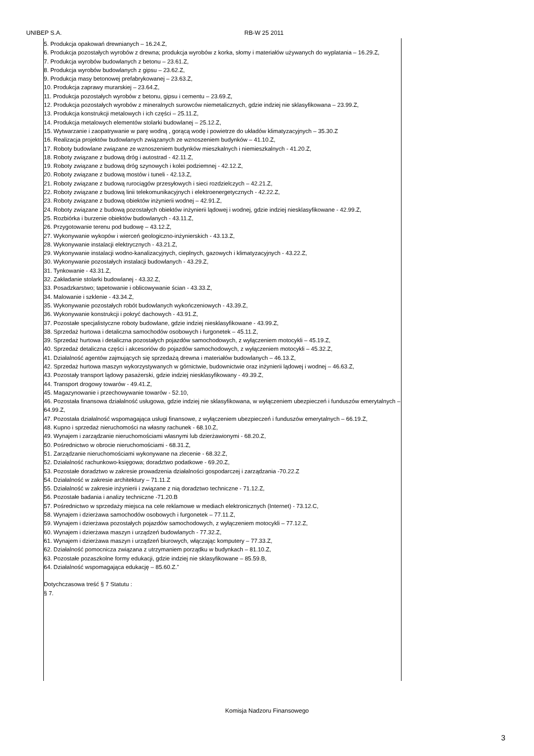UNIBEP S.A. RB-W 25 2011
5. Produkcja opakowań drewnianych – 16.24.Z,
6. Produkcja pozostałych wyrobów z drewna; produkcja wyrobów z korka, słomy i materiałów używanych do wyplatania – 16.29.Z,
7. Produkcja wyrobów budowlanych z betonu – 23.61.Z,
8. Produkcja wyrobów budowlanych z gipsu – 23.62.Z,
9. Produkcja masy betonowej prefabrykowanej – 23.63.Z,
10. Produkcja zaprawy murarskiej – 23.64.Z,
11. Produkcja pozostałych wyrobów z betonu, gipsu i cementu – 23.69.Z,
12. Produkcja pozostałych wyrobów z mineralnych surowców niemetalicznych, gdzie indziej nie sklasyfikowana – 23.99.Z,
13. Produkcja konstrukcji metalowych i ich części – 25.11.Z,
14. Produkcja metalowych elementów stolarki budowlanej – 25.12.Z,
15. Wytwarzanie i zaopatrywanie w parę wodną , gorącą wodę i powietrze do układów klimatyzacyjnych – 35.30.Z
16. Realizacja projektów budowlanych związanych ze wznoszeniem budynków – 41.10.Z,
17. Roboty budowlane związane ze wznoszeniem budynków mieszkalnych i niemieszkalnych - 41.20.Z,
18. Roboty związane z budową dróg i autostrad - 42.11.Z,
19. Roboty związane z budową dróg szynowych i kolei podziemnej - 42.12.Z,
20. Roboty związane z budową mostów i tuneli - 42.13.Z,
21. Roboty związane z budową rurociągów przesyłowych i sieci rozdzielczych – 42.21.Z,
22. Roboty związane z budową linii telekomunikacyjnych i elektroenergetycznych - 42.22.Z,
23. Roboty związane z budową obiektów inżynierii wodnej – 42.91.Z,
24. Roboty związane z budową pozostałych obiektów inżynierii lądowej i wodnej, gdzie indziej niesklasyfikowane - 42.99.Z,
25. Rozbiórka i burzenie obiektów budowlanych - 43.11.Z,
26. Przygotowanie terenu pod budowę – 43.12.Z,
27. Wykonywanie wykopów i wierceń geologiczno-inżynierskich - 43.13.Z,
28. Wykonywanie instalacji elektrycznych - 43.21.Z,
29. Wykonywanie instalacji wodno-kanalizacyjnych, cieplnych, gazowych i klimatyzacyjnych - 43.22.Z,
30. Wykonywanie pozostałych instalacji budowlanych - 43.29.Z,
31. Tynkowanie - 43.31.Z,
32. Zakładanie stolarki budowlanej - 43.32.Z,
33. Posadzkarstwo; tapetowanie i oblicowywanie ścian - 43.33.Z,
34. Malowanie i szklenie - 43.34.Z,
35. Wykonywanie pozostałych robót budowlanych wykończeniowych - 43.39.Z,
36. Wykonywanie konstrukcji i pokryć dachowych - 43.91.Z,
37. Pozostałe specjalistyczne roboty budowlane, gdzie indziej niesklasyfikowane - 43.99.Z,
38. Sprzedaż hurtowa i detaliczna samochodów osobowych i furgonetek – 45.11.Z,
39. Sprzedaż hurtowa i detaliczna pozostałych pojazdów samochodowych, z wyłączeniem motocykli – 45.19.Z,
40. Sprzedaż detaliczna części i akcesoriów do pojazdów samochodowych, z wyłączeniem motocykli – 45.32.Z,
41. Działalność agentów zajmujących się sprzedażą drewna i materiałów budowlanych – 46.13.Z,
42. Sprzedaż hurtowa maszyn wykorzystywanych w górnictwie, budownictwie oraz inżynierii lądowej i wodnej – 46.63.Z,
43. Pozostały transport lądowy pasażerski, gdzie indziej niesklasyfikowany - 49.39.Z,
44. Transport drogowy towarów - 49.41.Z,
45. Magazynowanie i przechowywanie towarów - 52.10,
46. Pozostała finansowa działalność usługowa, gdzie indziej nie sklasyfikowana, w wyłączeniem ubezpieczeń i funduszów emerytalnych – 64.99.Z,
47. Pozostała działalność wspomagająca usługi finansowe, z wyłączeniem ubezpieczeń i funduszów emerytalnych – 66.19.Z,
48. Kupno i sprzedaż nieruchomości na własny rachunek - 68.10.Z,
49. Wynajem i zarządzanie nieruchomościami własnymi lub dzierżawionymi - 68.20.Z,
50. Pośrednictwo w obrocie nieruchomościami - 68.31.Z,
51. Zarządzanie nieruchomościami wykonywane na zlecenie - 68.32.Z,
52. Działalność rachunkowo-księgowa; doradztwo podatkowe - 69.20.Z,
53. Pozostałe doradztwo w zakresie prowadzenia działalności gospodarczej i zarządzania -70.22.Z
54. Działalność w zakresie architektury – 71.11.Z
55. Działalność w zakresie inżynierii i związane z nią doradztwo techniczne - 71.12.Z,
56. Pozostałe badania i analizy techniczne -71.20.B
57. Pośrednictwo w sprzedaży miejsca na cele reklamowe w mediach elektronicznych (Internet) - 73.12.C,
58. Wynajem i dzierżawa samochodów osobowych i furgonetek – 77.11.Z,
59. Wynajem i dzierżawa pozostałych pojazdów samochodowych, z wyłączeniem motocykli – 77.12.Z,
60. Wynajem i dzierżawa maszyn i urządzeń budowlanych - 77.32.Z,
61. Wynajem i dzierżawa maszyn i urządzeń biurowych, włączając komputery – 77.33.Z,
62. Działalność pomocnicza związana z utrzymaniem porządku w budynkach – 81.10.Z,
63. Pozostałe pozaszkolne formy edukacji, gdzie indziej nie sklasyfikowane – 85.59.B,
64. Działalność wspomagająca edukację – 85.60.Z.”
Dotychczasowa treść § 7 Statutu :
§ 7.
Komisja Nadzoru Finansowego
3